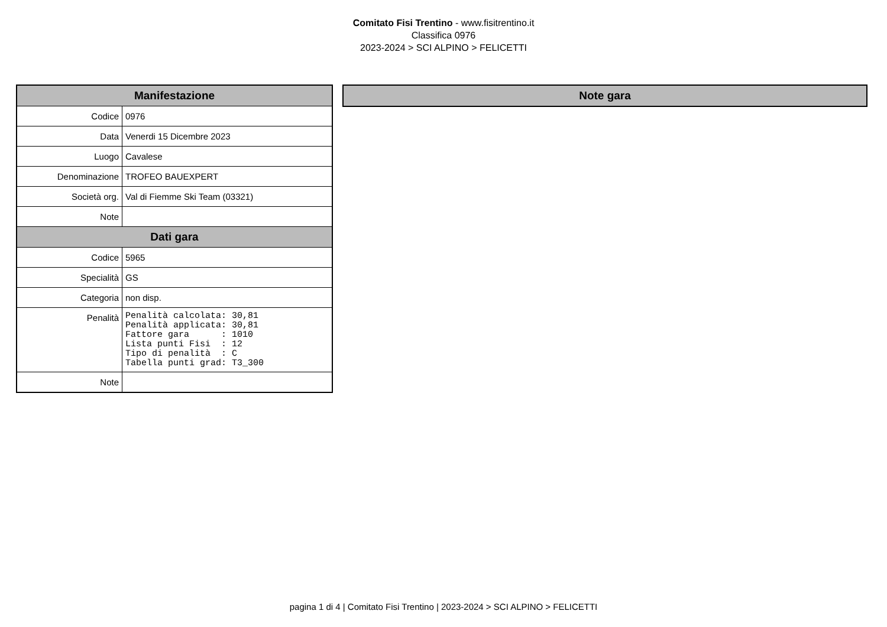Comitato Fisi Trentino - www.fisitrentino.it
Classifica 0976
2023-2024 > SCI ALPINO > FELICETTI
| Manifestazione | |
| --- | --- |
| Codice | 0976 |
| Data | Venerdi 15 Dicembre 2023 |
| Luogo | Cavalese |
| Denominazione | TROFEO BAUEXPERT |
| Società org. | Val di Fiemme Ski Team (03321) |
| Note | |
| Dati gara | |
| Codice | 5965 |
| Specialità | GS |
| Categoria | non disp. |
| Penalità | Penalità calcolata: 30,81 Penalità applicata: 30,81 Fattore gara : 1010 Lista punti Fisi : 12 Tipo di penalità : C Tabella punti grad: T3_300 |
| Note | |
| Note gara |
| --- |
pagina 1 di 4 | Comitato Fisi Trentino | 2023-2024 > SCI ALPINO > FELICETTI